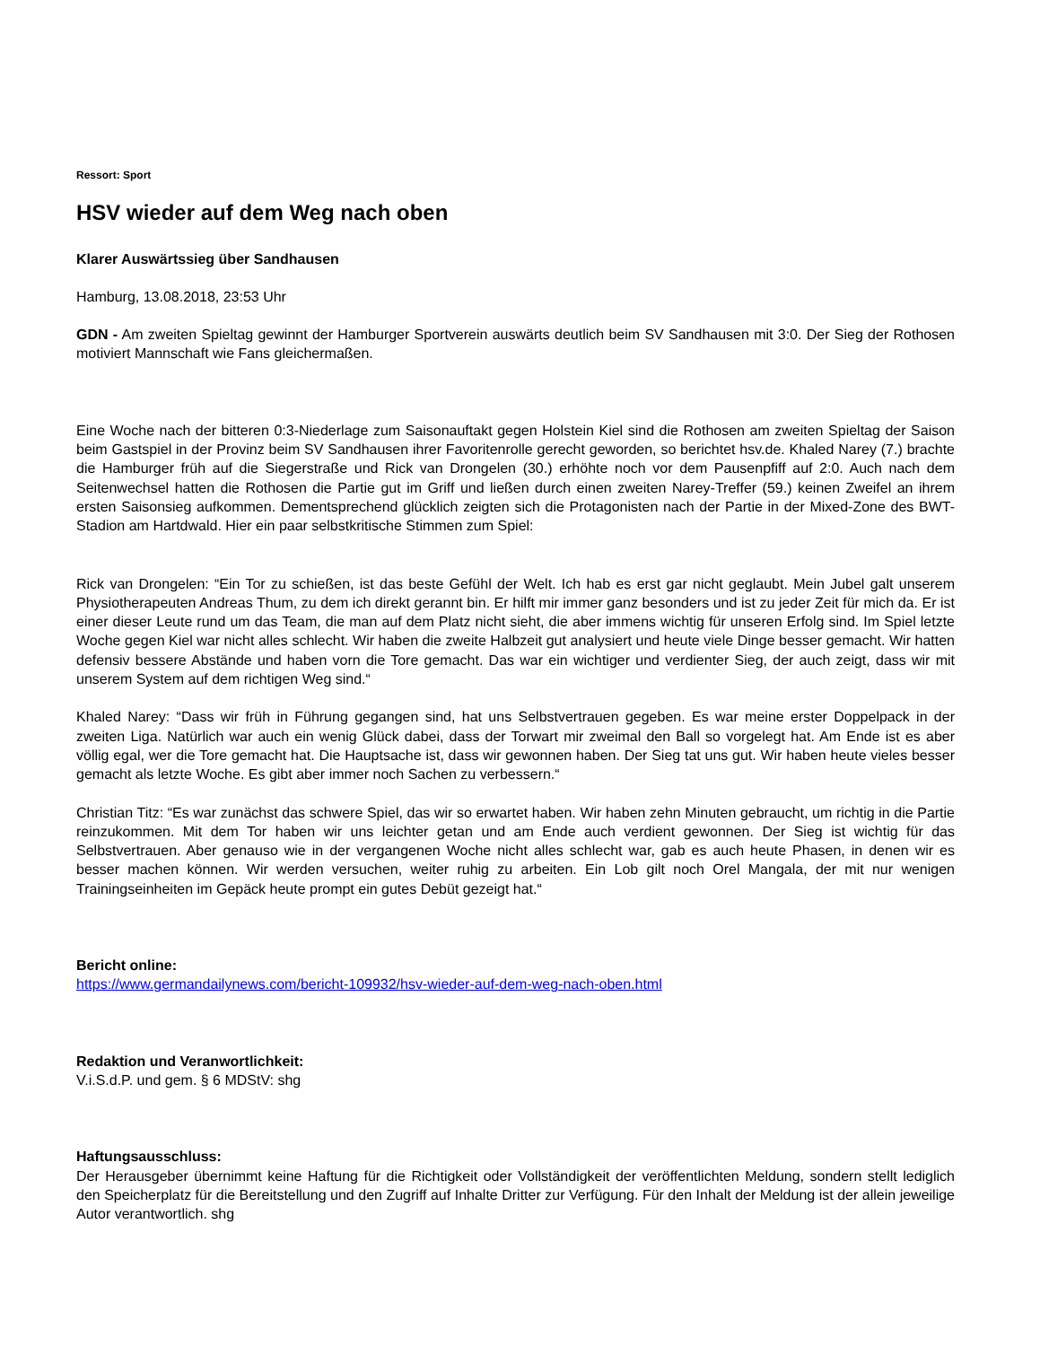Ressort: Sport
HSV wieder auf dem Weg nach oben
Klarer Auswärtssieg über Sandhausen
Hamburg, 13.08.2018, 23:53 Uhr
GDN - Am zweiten Spieltag gewinnt der Hamburger Sportverein auswärts deutlich beim SV Sandhausen mit 3:0. Der Sieg der Rothosen motiviert Mannschaft wie Fans gleichermaßen.
Eine Woche nach der bitteren 0:3-Niederlage zum Saisonauftakt gegen Holstein Kiel sind die Rothosen am zweiten Spieltag der Saison beim Gastspiel in der Provinz beim SV Sandhausen ihrer Favoritenrolle gerecht geworden, so berichtet hsv.de. Khaled Narey (7.) brachte die Hamburger früh auf die Siegerstraße und Rick van Drongelen (30.) erhöhte noch vor dem Pausenpfiff auf 2:0. Auch nach dem Seitenwechsel hatten die Rothosen die Partie gut im Griff und ließen durch einen zweiten Narey-Treffer (59.) keinen Zweifel an ihrem ersten Saisonsieg aufkommen. Dementsprechend glücklich zeigten sich die Protagonisten nach der Partie in der Mixed-Zone des BWT-Stadion am Hartdwald. Hier ein paar selbstkritische Stimmen zum Spiel:
Rick van Drongelen: “Ein Tor zu schießen, ist das beste Gefühl der Welt. Ich hab es erst gar nicht geglaubt. Mein Jubel galt unserem Physiotherapeuten Andreas Thum, zu dem ich direkt gerannt bin. Er hilft mir immer ganz besonders und ist zu jeder Zeit für mich da. Er ist einer dieser Leute rund um das Team, die man auf dem Platz nicht sieht, die aber immens wichtig für unseren Erfolg sind. Im Spiel letzte Woche gegen Kiel war nicht alles schlecht. Wir haben die zweite Halbzeit gut analysiert und heute viele Dinge besser gemacht. Wir hatten defensiv bessere Abstände und haben vorn die Tore gemacht. Das war ein wichtiger und verdienter Sieg, der auch zeigt, dass wir mit unserem System auf dem richtigen Weg sind.“
Khaled Narey: “Dass wir früh in Führung gegangen sind, hat uns Selbstvertrauen gegeben. Es war meine erster Doppelpack in der zweiten Liga. Natürlich war auch ein wenig Glück dabei, dass der Torwart mir zweimal den Ball so vorgelegt hat. Am Ende ist es aber völlig egal, wer die Tore gemacht hat. Die Hauptsache ist, dass wir gewonnen haben. Der Sieg tat uns gut. Wir haben heute vieles besser gemacht als letzte Woche. Es gibt aber immer noch Sachen zu verbessern.“
Christian Titz: “Es war zunächst das schwere Spiel, das wir so erwartet haben. Wir haben zehn Minuten gebraucht, um richtig in die Partie reinzukommen. Mit dem Tor haben wir uns leichter getan und am Ende auch verdient gewonnen. Der Sieg ist wichtig für das Selbstvertrauen. Aber genauso wie in der vergangenen Woche nicht alles schlecht war, gab es auch heute Phasen, in denen wir es besser machen können. Wir werden versuchen, weiter ruhig zu arbeiten. Ein Lob gilt noch Orel Mangala, der mit nur wenigen Trainingseinheiten im Gepäck heute prompt ein gutes Debüt gezeigt hat.“
Bericht online:
https://www.germandailynews.com/bericht-109932/hsv-wieder-auf-dem-weg-nach-oben.html
Redaktion und Veranwortlichkeit:
V.i.S.d.P. und gem. § 6 MDStV: shg
Haftungsausschluss:
Der Herausgeber übernimmt keine Haftung für die Richtigkeit oder Vollständigkeit der veröffentlichten Meldung, sondern stellt lediglich den Speicherplatz für die Bereitstellung und den Zugriff auf Inhalte Dritter zur Verfügung. Für den Inhalt der Meldung ist der allein jeweilige Autor verantwortlich. shg